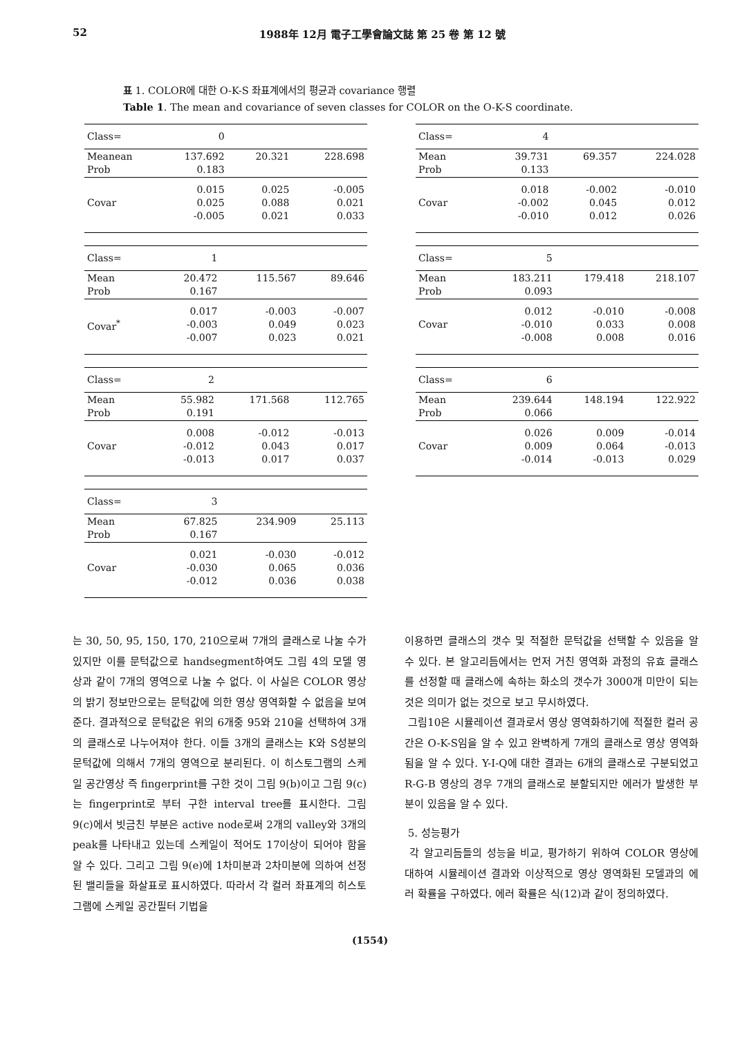52 1988年 12月 電子工學會論文誌 第 25 卷 第 12 號
표 1. COLOR에 대한 O-K-S 좌표계에서의 평균과 covariance 행렬
Table 1. The mean and covariance of seven classes for COLOR on the O-K-S coordinate.
| Class= | 0 | | |
| Meanean Prob | 137.692 0.183 | 20.321 | 228.698 |
| Covar | 0.015 0.025 -0.005 | 0.025 0.088 0.021 | -0.005 0.021 0.033 |
| Class= | 1 | | |
| Mean Prob | 20.472 0.167 | 115.567 | 89.646 |
| Covar<sup>*</sup> | 0.017 -0.003 -0.007 | -0.003 0.049 0.023 | -0.007 0.023 0.021 |
| Class= | 2 | | |
| Mean Prob | 55.982 0.191 | 171.568 | 112.765 |
| Covar | 0.008 -0.012 -0.013 | -0.012 0.043 0.017 | -0.013 0.017 0.037 |
| Class= | 3 | | |
| Mean Prob | 67.825 0.167 | 234.909 | 25.113 |
| Covar | 0.021 -0.030 -0.012 | -0.030 0.065 0.036 | -0.012 0.036 0.038 |
| Class= | 4 | | |
| Mean Prob | 39.731 0.133 | 69.357 | 224.028 |
| Covar | 0.018 -0.002 -0.010 | -0.002 0.045 0.012 | -0.010 0.012 0.026 |
| Class= | 5 | | |
| Mean Prob | 183.211 0.093 | 179.418 | 218.107 |
| Covar | 0.012 -0.010 -0.008 | -0.010 0.033 0.008 | -0.008 0.008 0.016 |
| Class= | 6 | | |
| Mean Prob | 239.644 0.066 | 148.194 | 122.922 |
| Covar | 0.026 0.009 -0.014 | 0.009 0.064 -0.013 | -0.014 -0.013 0.029 |
는 30, 50, 95, 150, 170, 210으로써 7개의 클래스로 나눌 수가 있지만 이를 문턱값으로 handsegment하여도 그림 4의 모델 영상과 같이 7개의 영역으로 나눌 수 없다. 이 사실은 COLOR 영상의 밝기 정보만으로는 문턱값에 의한 영상 영역화할 수 없음을 보여 준다. 결과적으로 문턱값은 위의 6개중 95와 210을 선택하여 3개의 클래스로 나누어져야 한다. 이들 3개의 클래스는 K와 S성분의 문턱값에 의해서 7개의 영역으로 분리된다. 이 히스토그램의 스케일 공간영상 즉 fingerprint를 구한 것이 그림 9(b)이고 그림 9(c)는 fingerprint로 부터 구한 interval tree를 표시한다. 그림 9(c)에서 빗금친 부분은 active node로써 2개의 valley와 3개의 peak를 나타내고 있는데 스케일이 적어도 17이상이 되어야 함을 알 수 있다. 그리고 그림 9(e)에 1차미분과 2차미분에 의하여 선정된 밸리들을 화살표로 표시하였다. 따라서 각 컬러 좌표계의 히스토그램에 스케일 공간필터 기법을
이용하면 클래스의 갯수 및 적절한 문턱값을 선택할 수 있음을 알 수 있다. 본 알고리듬에서는 먼저 거친 영역화 과정의 유효 클래스를 선정할 때 클래스에 속하는 화소의 갯수가 3000개 미만이 되는 것은 의미가 없는 것으로 보고 무시하였다.
그림10은 시뮬레이션 결과로서 영상 영역화하기에 적절한 컬러 공간은 O-K-S임을 알 수 있고 완벽하게 7개의 클래스로 영상 영역화 됨을 알 수 있다. Y-I-Q에 대한 결과는 6개의 클래스로 구분되었고 R-G-B 영상의 경우 7개의 클래스로 분할되지만 에러가 발생한 부분이 있음을 알 수 있다.
5. 성능평가
각 알고리듬들의 성능을 비교, 평가하기 위하여 COLOR 영상에 대하여 시뮬레이션 결과와 이상적으로 영상 영역화된 모델과의 에러 확률을 구하였다. 에러 확률은 식(12)과 같이 정의하였다.
(1554)